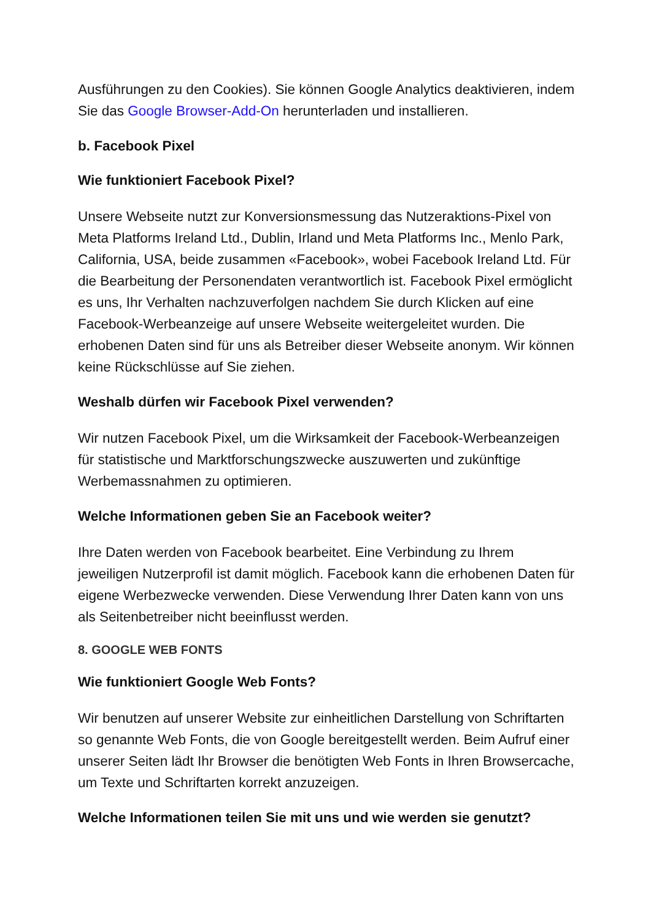Ausführungen zu den Cookies). Sie können Google Analytics deaktivieren, indem Sie das Google Browser-Add-On herunterladen und installieren.
b. Facebook Pixel
Wie funktioniert Facebook Pixel?
Unsere Webseite nutzt zur Konversionsmessung das Nutzeraktions-Pixel von Meta Platforms Ireland Ltd., Dublin, Irland und Meta Platforms Inc., Menlo Park, California, USA, beide zusammen «Facebook», wobei Facebook Ireland Ltd. Für die Bearbeitung der Personendaten verantwortlich ist. Facebook Pixel ermöglicht es uns, Ihr Verhalten nachzuverfolgen nachdem Sie durch Klicken auf eine Facebook-Werbeanzeige auf unsere Webseite weitergeleitet wurden. Die erhobenen Daten sind für uns als Betreiber dieser Webseite anonym. Wir können keine Rückschlüsse auf Sie ziehen.
Weshalb dürfen wir Facebook Pixel verwenden?
Wir nutzen Facebook Pixel, um die Wirksamkeit der Facebook-Werbeanzeigen für statistische und Marktforschungszwecke auszuwerten und zukünftige Werbemassnahmen zu optimieren.
Welche Informationen geben Sie an Facebook weiter?
Ihre Daten werden von Facebook bearbeitet. Eine Verbindung zu Ihrem jeweiligen Nutzerprofil ist damit möglich. Facebook kann die erhobenen Daten für eigene Werbezwecke verwenden. Diese Verwendung Ihrer Daten kann von uns als Seitenbetreiber nicht beeinflusst werden.
8. GOOGLE WEB FONTS
Wie funktioniert Google Web Fonts?
Wir benutzen auf unserer Website zur einheitlichen Darstellung von Schriftarten so genannte Web Fonts, die von Google bereitgestellt werden. Beim Aufruf einer unserer Seiten lädt Ihr Browser die benötigten Web Fonts in Ihren Browsercache, um Texte und Schriftarten korrekt anzuzeigen.
Welche Informationen teilen Sie mit uns und wie werden sie genutzt?